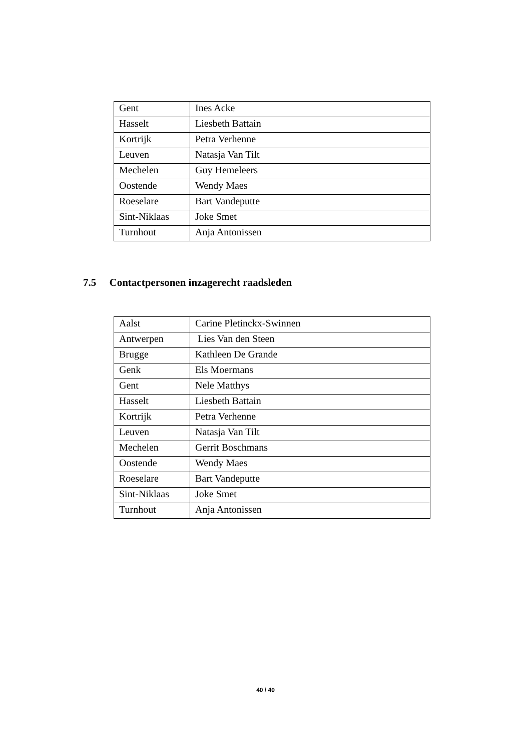| Gent | Ines Acke |
| Hasselt | Liesbeth Battain |
| Kortrijk | Petra Verhenne |
| Leuven | Natasja Van Tilt |
| Mechelen | Guy Hemeleers |
| Oostende | Wendy Maes |
| Roeselare | Bart Vandeputte |
| Sint-Niklaas | Joke Smet |
| Turnhout | Anja Antonissen |
7.5 Contactpersonen inzagerecht raadsleden
| Aalst | Carine Pletinckx-Swinnen |
| Antwerpen | Lies Van den Steen |
| Brugge | Kathleen De Grande |
| Genk | Els Moermans |
| Gent | Nele Matthys |
| Hasselt | Liesbeth Battain |
| Kortrijk | Petra Verhenne |
| Leuven | Natasja Van Tilt |
| Mechelen | Gerrit Boschmans |
| Oostende | Wendy Maes |
| Roeselare | Bart Vandeputte |
| Sint-Niklaas | Joke Smet |
| Turnhout | Anja Antonissen |
40 / 40